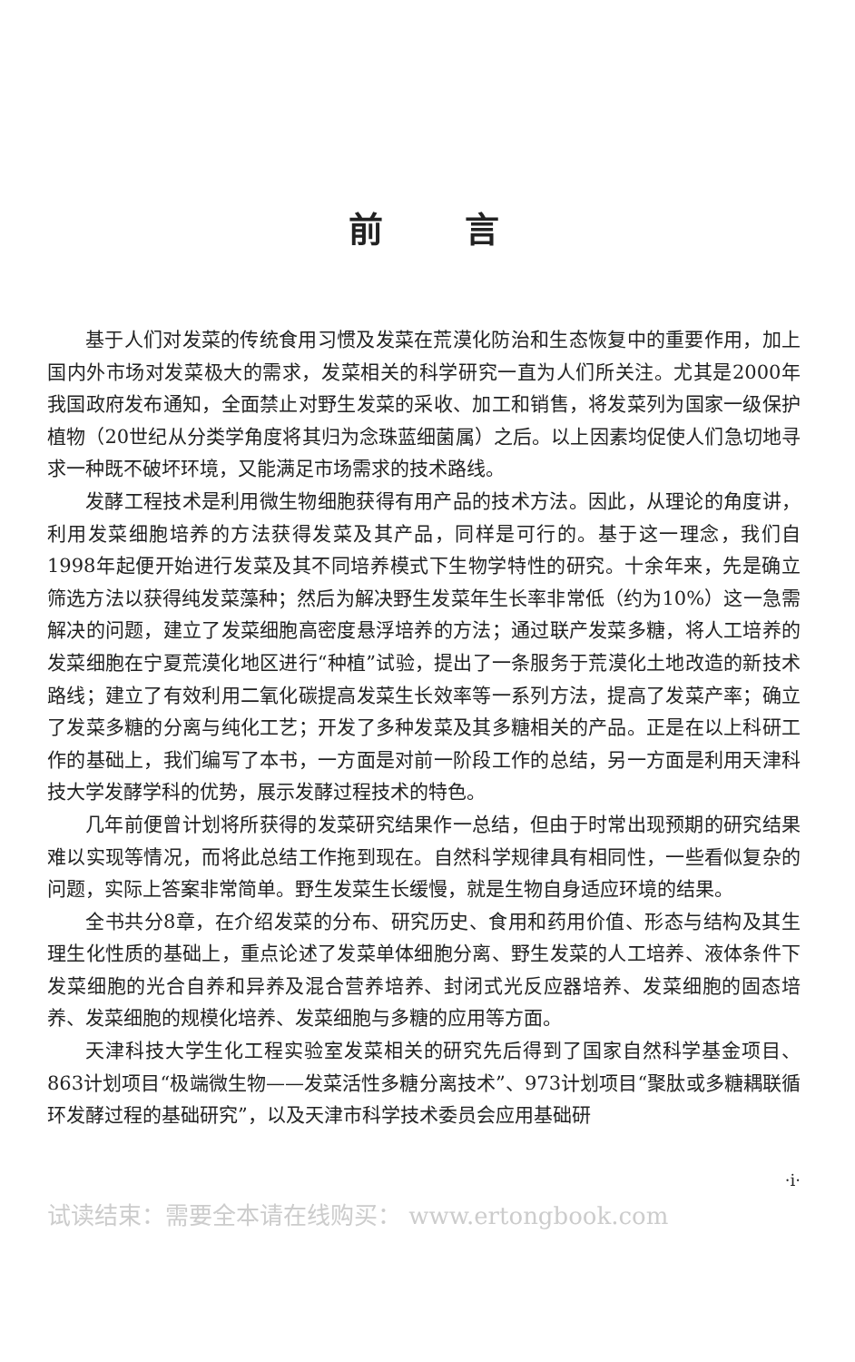前言
基于人们对发菜的传统食用习惯及发菜在荒漠化防治和生态恢复中的重要作用，加上国内外市场对发菜极大的需求，发菜相关的科学研究一直为人们所关注。尤其是2000年我国政府发布通知，全面禁止对野生发菜的采收、加工和销售，将发菜列为国家一级保护植物（20世纪从分类学角度将其归为念珠蓝细菌属）之后。以上因素均促使人们急切地寻求一种既不破坏环境，又能满足市场需求的技术路线。
发酵工程技术是利用微生物细胞获得有用产品的技术方法。因此，从理论的角度讲，利用发菜细胞培养的方法获得发菜及其产品，同样是可行的。基于这一理念，我们自1998年起便开始进行发菜及其不同培养模式下生物学特性的研究。十余年来，先是确立筛选方法以获得纯发菜藻种；然后为解决野生发菜年生长率非常低（约为10%）这一急需解决的问题，建立了发菜细胞高密度悬浮培养的方法；通过联产发菜多糖，将人工培养的发菜细胞在宁夏荒漠化地区进行“种植”试验，提出了一条服务于荒漠化土地改造的新技术路线；建立了有效利用二氧化碳提高发菜生长效率等一系列方法，提高了发菜产率；确立了发菜多糖的分离与纯化工艺；开发了多种发菜及其多糖相关的产品。正是在以上科研工作的基础上，我们编写了本书，一方面是对前一阶段工作的总结，另一方面是利用天津科技大学发酵学科的优势，展示发酵过程技术的特色。
几年前便曾计划将所获得的发菜研究结果作一总结，但由于时常出现预期的研究结果难以实现等情况，而将此总结工作拖到现在。自然科学规律具有相同性，一些看似复杂的问题，实际上答案非常简单。野生发菜生长缓慢，就是生物自身适应环境的结果。
全书共分8章，在介绍发菜的分布、研究历史、食用和药用价值、形态与结构及其生理生化性质的基础上，重点论述了发菜单体细胞分离、野生发菜的人工培养、液体条件下发菜细胞的光合自养和异养及混合营养培养、封闭式光反应器培养、发菜细胞的固态培养、发菜细胞的规模化培养、发菜细胞与多糖的应用等方面。
天津科技大学生化工程实验室发菜相关的研究先后得到了国家自然科学基金项目、863计划项目“极端微生物——发菜活性多糖分离技术”、973计划项目“聚肽或多糖耦联循环发酵过程的基础研究”，以及天津市科学技术委员会应用基础研
·i·
试读结束：需要全本请在线购买： www.ertongbook.com